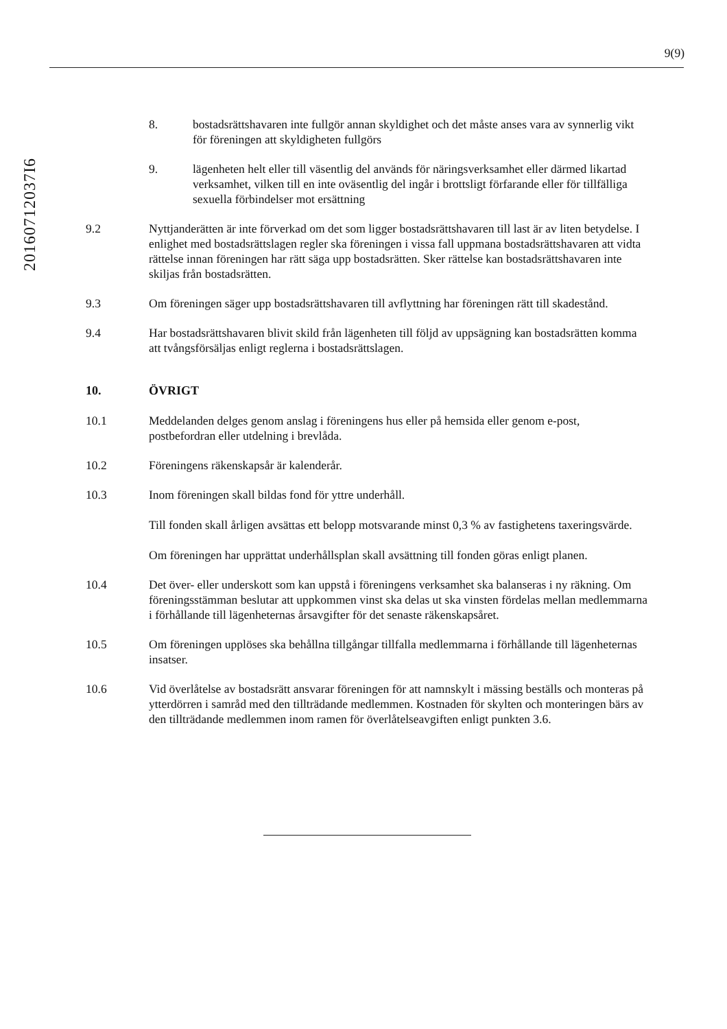9(9)
20160712037I6
8. bostadsrättshavaren inte fullgör annan skyldighet och det måste anses vara av synnerlig vikt för föreningen att skyldigheten fullgörs
9. lägenheten helt eller till väsentlig del används för näringsverksamhet eller därmed likartad verksamhet, vilken till en inte oväsentlig del ingår i brottsligt förfarande eller för tillfälliga sexuella förbindelser mot ersättning
9.2 Nyttjanderätten är inte förverkad om det som ligger bostadsrättshavaren till last är av liten betydelse. I enlighet med bostadsrättslagen regler ska föreningen i vissa fall uppmana bostadsrättshavaren att vidta rättelse innan föreningen har rätt säga upp bostadsrätten. Sker rättelse kan bostadsrättshavaren inte skiljas från bostadsrätten.
9.3 Om föreningen säger upp bostadsrättshavaren till avflyttning har föreningen rätt till skadestånd.
9.4 Har bostadsrättshavaren blivit skild från lägenheten till följd av uppsägning kan bostadsrätten komma att tvångsförsäljas enligt reglerna i bostadsrättslagen.
10. ÖVRIGT
10.1 Meddelanden delges genom anslag i föreningens hus eller på hemsida eller genom e-post, postbefordran eller utdelning i brevlåda.
10.2 Föreningens räkenskapsår är kalenderår.
10.3 Inom föreningen skall bildas fond för yttre underhåll.
Till fonden skall årligen avsättas ett belopp motsvarande minst 0,3 % av fastighetens taxeringsvärde.
Om föreningen har upprättat underhållsplan skall avsättning till fonden göras enligt planen.
10.4 Det över- eller underskott som kan uppstå i föreningens verksamhet ska balanseras i ny räkning. Om föreningsstämman beslutar att uppkommen vinst ska delas ut ska vinsten fördelas mellan medlemmarna i förhållande till lägenheternas årsavgifter för det senaste räkenskapsåret.
10.5 Om föreningen upplöses ska behållna tillgångar tillfalla medlemmarna i förhållande till lägenheternas insatser.
10.6 Vid överlåtelse av bostadsrätt ansvarar föreningen för att namnskylt i mässing beställs och monteras på ytterdörren i samråd med den tillträdande medlemmen. Kostnaden för skylten och monteringen bärs av den tillträdande medlemmen inom ramen för överlåtelseavgiften enligt punkten 3.6.